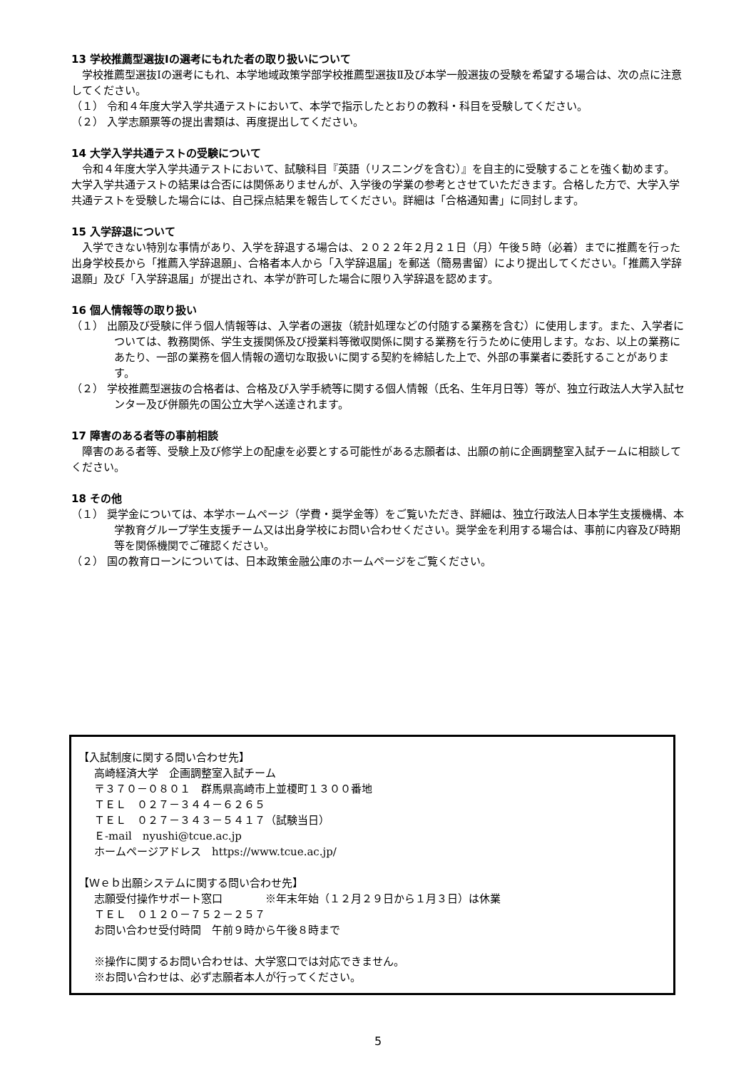13 学校推薦型選抜Ⅰの選考にもれた者の取り扱いについて
学校推薦型選抜Ⅰの選考にもれ、本学地域政策学部学校推薦型選抜Ⅱ及び本学一般選抜の受験を希望する場合は、次の点に注意してください。
（１） 令和４年度大学入学共通テストにおいて、本学で指示したとおりの教科・科目を受験してください。
（２） 入学志願票等の提出書類は、再度提出してください。
14 大学入学共通テストの受験について
令和４年度大学入学共通テストにおいて、試験科目『英語（リスニングを含む）』を自主的に受験することを強く勧めます。大学入学共通テストの結果は合否には関係ありませんが、入学後の学業の参考とさせていただきます。合格した方で、大学入学共通テストを受験した場合には、自己採点結果を報告してください。詳細は「合格通知書」に同封します。
15 入学辞退について
入学できない特別な事情があり、入学を辞退する場合は、２０２２年２月２１日（月）午後５時（必着）までに推薦を行った出身学校長から「推薦入学辞退願」、合格者本人から「入学辞退届」を郵送（簡易書留）により提出してください。「推薦入学辞退願」及び「入学辞退届」が提出され、本学が許可した場合に限り入学辞退を認めます。
16 個人情報等の取り扱い
（１） 出願及び受験に伴う個人情報等は、入学者の選抜（統計処理などの付随する業務を含む）に使用します。また、入学者については、教務関係、学生支援関係及び授業料等徴収関係に関する業務を行うために使用します。なお、以上の業務にあたり、一部の業務を個人情報の適切な取扱いに関する契約を締結した上で、外部の事業者に委託することがあります。
（２） 学校推薦型選抜の合格者は、合格及び入学手続等に関する個人情報（氏名、生年月日等）等が、独立行政法人大学入試センター及び併願先の国公立大学へ送達されます。
17 障害のある者等の事前相談
障害のある者等、受験上及び修学上の配慮を必要とする可能性がある志願者は、出願の前に企画調整室入試チームに相談してください。
18 その他
（１） 奨学金については、本学ホームページ（学費・奨学金等）をご覧いただき、詳細は、独立行政法人日本学生支援機構、本学教育グループ学生支援チーム又は出身学校にお問い合わせください。奨学金を利用する場合は、事前に内容及び時期等を関係機関でご確認ください。
（２） 国の教育ローンについては、日本政策金融公庫のホームページをご覧ください。
【入試制度に関する問い合わせ先】
高崎経済大学　企画調整室入試チーム
〒３７０－０８０１　群馬県高崎市上並榎町１３００番地
ＴＥＬ　０２７－３４４－６２６５
ＴＥＬ　０２７－３４３－５４１７（試験当日）
Ｅ-mail　nyushi@tcue.ac.jp
ホームページアドレス　https://www.tcue.ac.jp/
【Ｗｅｂ出願システムに関する問い合わせ先】
志願受付操作サポート窓口　　　　※年末年始（１２月２９日から１月３日）は休業
ＴＥＬ　０１２０－７５２－２５７
お問い合わせ受付時間　午前９時から午後８時まで
※操作に関するお問い合わせは、大学窓口では対応できません。
※お問い合わせは、必ず志願者本人が行ってください。
5